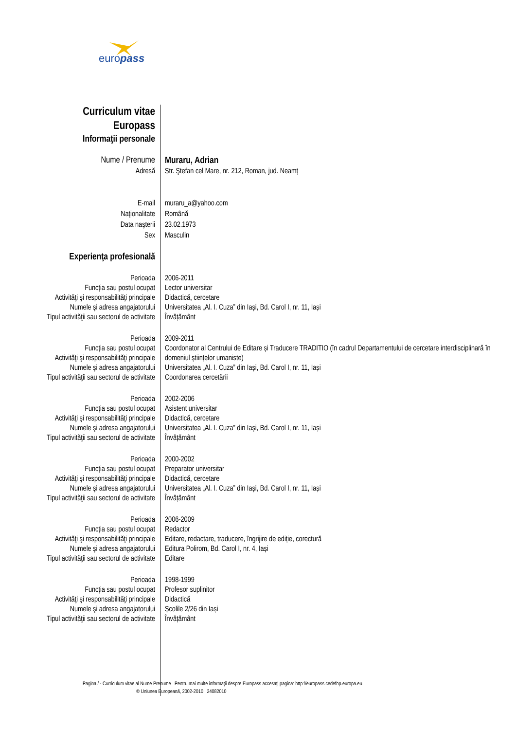europass
| Curriculum vitae Europass | |
| Informaţii personale | |
| Nume / Prenume | Muraru, Adrian |
| Adresă | Str. Ştefan cel Mare, nr. 212, Roman, jud. Neamț |
| E-mail | muraru_a@yahoo.com |
| Naţionalitate | Română |
| Data naşterii | 23.02.1973 |
| Sex | Masculin |
| Experienţa profesională | |
| Perioada Funcţia sau postul ocupat Activităţi şi responsabilităţi principale Numele şi adresa angajatorului Tipul activităţii sau sectorul de activitate | 2006-2011 Lector universitar Didactică, cercetare Universitatea „Al. I. Cuza” din Iași, Bd. Carol I, nr. 11, Iași Învățământ |
| Perioada Funcţia sau postul ocupat Activităţi şi responsabilităţi principale Numele şi adresa angajatorului Tipul activităţii sau sectorul de activitate | 2009-2011 Coordonator al Centrului de Editare și Traducere TRADITIO (în cadrul Departamentului de cercetare interdisciplinară în domeniul științelor umaniste) Universitatea „Al. I. Cuza” din Iași, Bd. Carol I, nr. 11, Iași Coordonarea cercetării |
| Perioada Funcţia sau postul ocupat Activităţi şi responsabilităţi principale Numele şi adresa angajatorului Tipul activităţii sau sectorul de activitate | 2002-2006 Asistent universitar Didactică, cercetare Universitatea „Al. I. Cuza” din Iași, Bd. Carol I, nr. 11, Iași Învățământ |
| Perioada Funcţia sau postul ocupat Activităţi şi responsabilităţi principale Numele şi adresa angajatorului Tipul activităţii sau sectorul de activitate | 2000-2002 Preparator universitar Didactică, cercetare Universitatea „Al. I. Cuza” din Iași, Bd. Carol I, nr. 11, Iași Învățământ |
| Perioada Funcţia sau postul ocupat Activităţi şi responsabilităţi principale Numele şi adresa angajatorului Tipul activităţii sau sectorul de activitate | 2006-2009 Redactor Editare, redactare, traducere, îngrijire de ediție, corectură Editura Polirom, Bd. Carol I, nr. 4, Iași Editare |
| Perioada Funcţia sau postul ocupat Activităţi şi responsabilităţi principale Numele şi adresa angajatorului Tipul activităţii sau sectorul de activitate | 1998-1999 Profesor suplinitor Didactică Școlile 2/26 din Iași Învățământ |
Pagina / - Curriculum vitae al Nume Prenume Pentru mai multe informaţii despre Europass accesaţi pagina: http://europass.cedefop.europa.eu
© Uniunea Europeană, 2002-2010 24082010